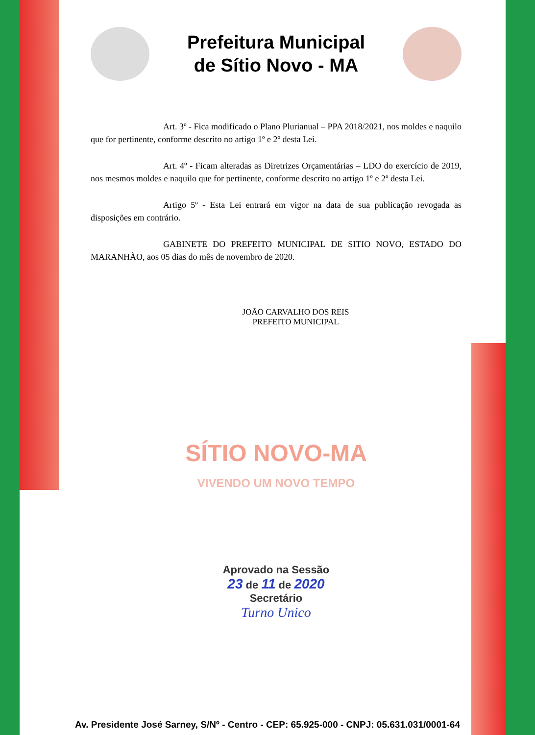Prefeitura Municipal
de Sítio Novo - MA
Art. 3º - Fica modificado o Plano Plurianual – PPA 2018/2021, nos moldes e naquilo que for pertinente, conforme descrito no artigo 1º e 2º desta Lei.
Art. 4º - Ficam alteradas as Diretrizes Orçamentárias – LDO do exercício de 2019, nos mesmos moldes e naquilo que for pertinente, conforme descrito no artigo 1º e 2º desta Lei.
Artigo 5º - Esta Lei entrará em vigor na data de sua publicação revogada as disposições em contrário.
GABINETE DO PREFEITO MUNICIPAL DE SITIO NOVO, ESTADO DO MARANHÃO, aos 05 dias do mês de novembro de 2020.
JOÃO CARVALHO DOS REIS
PREFEITO MUNICIPAL
SÍTIO NOVO-MA
VIVENDO UM NOVO TEMPO
Aprovado na Sessão
23 de 11 de 2020
Secretário
Turno Unico
Av. Presidente José Sarney, S/Nº - Centro - CEP: 65.925-000 - CNPJ: 05.631.031/0001-64